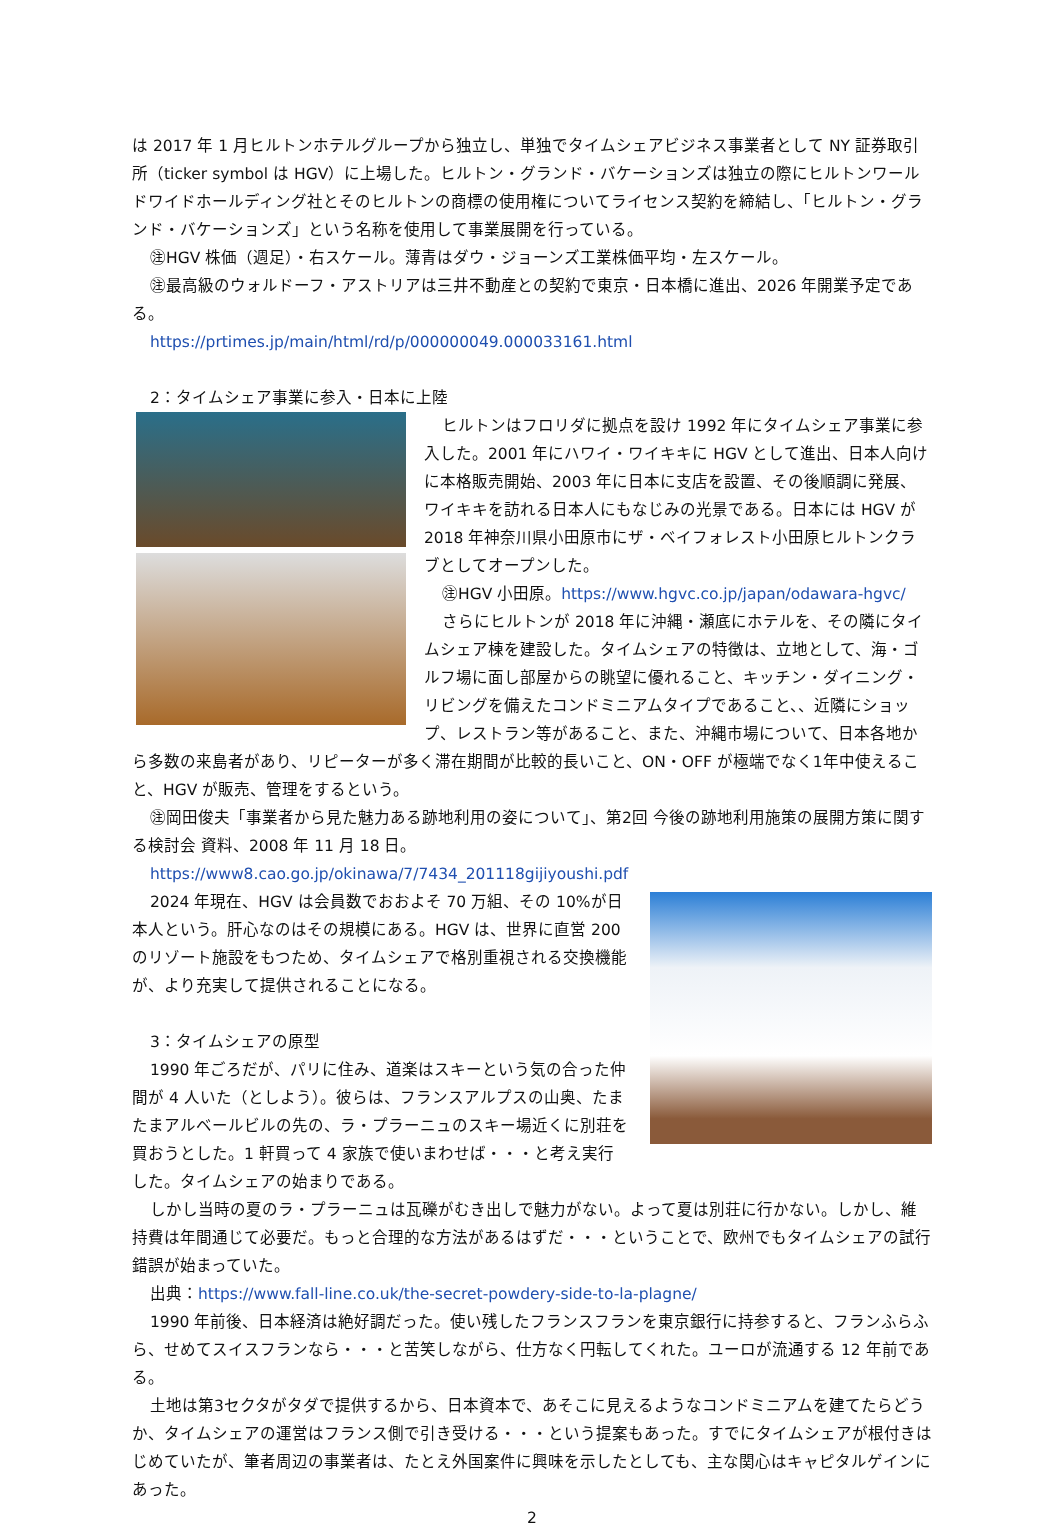は 2017 年 1 月ヒルトンホテルグループから独立し、単独でタイムシェアビジネス事業者として NY 証券取引所（ticker symbol は HGV）に上場した。ヒルトン・グランド・バケーションズは独立の際にヒルトンワールドワイドホールディング社とそのヒルトンの商標の使用権についてライセンス契約を締結し、「ヒルトン・グランド・バケーションズ」という名称を使用して事業展開を行っている。
㊟HGV 株価（週足）・右スケール。薄青はダウ・ジョーンズ工業株価平均・左スケール。
㊟最高級のウォルドーフ・アストリアは三井不動産との契約で東京・日本橋に進出、2026 年開業予定である。
https://prtimes.jp/main/html/rd/p/000000049.000033161.html
2：タイムシェア事業に参入・日本に上陸
ヒルトンはフロリダに拠点を設け 1992 年にタイムシェア事業に参入した。2001 年にハワイ・ワイキキに HGV として進出、日本人向けに本格販売開始、2003 年に日本に支店を設置、その後順調に発展、ワイキキを訪れる日本人にもなじみの光景である。日本には HGV が 2018 年神奈川県小田原市にザ・ベイフォレスト小田原ヒルトンクラブとしてオープンした。
㊟HGV 小田原。https://www.hgvc.co.jp/japan/odawara-hgvc/
さらにヒルトンが 2018 年に沖縄・瀬底にホテルを、その隣にタイムシェア棟を建設した。タイムシェアの特徴は、立地として、海・ゴルフ場に面し部屋からの眺望に優れること、キッチン・ダイニング・リビングを備えたコンドミニアムタイプであること、、近隣にショップ、レストラン等があること、また、沖縄市場について、日本各地から多数の来島者があり、リピーターが多く滞在期間が比較的長いこと、ON・OFF が極端でなく1年中使えること、HGV が販売、管理をするという。
㊟岡田俊夫「事業者から見た魅力ある跡地利用の姿について」、第2回 今後の跡地利用施策の展開方策に関する検討会 資料、2008 年 11 月 18 日。
https://www8.cao.go.jp/okinawa/7/7434_201118gijiyoushi.pdf
2024 年現在、HGV は会員数でおおよそ 70 万組、その 10%が日本人という。肝心なのはその規模にある。HGV は、世界に直営 200 のリゾート施設をもつため、タイムシェアで格別重視される交換機能が、より充実して提供されることになる。
3：タイムシェアの原型
1990 年ごろだが、パリに住み、道楽はスキーという気の合った仲間が 4 人いた（としよう）。彼らは、フランスアルプスの山奥、たまたまアルベールビルの先の、ラ・プラーニュのスキー場近くに別荘を買おうとした。1 軒買って 4 家族で使いまわせば・・・と考え実行した。タイムシェアの始まりである。
しかし当時の夏のラ・プラーニュは瓦礫がむき出しで魅力がない。よって夏は別荘に行かない。しかし、維持費は年間通じて必要だ。もっと合理的な方法があるはずだ・・・ということで、欧州でもタイムシェアの試行錯誤が始まっていた。
出典：https://www.fall-line.co.uk/the-secret-powdery-side-to-la-plagne/
1990 年前後、日本経済は絶好調だった。使い残したフランスフランを東京銀行に持参すると、フランふらふら、せめてスイスフランなら・・・と苦笑しながら、仕方なく円転してくれた。ユーロが流通する 12 年前である。
土地は第3セクタがタダで提供するから、日本資本で、あそこに見えるようなコンドミニアムを建てたらどうか、タイムシェアの運営はフランス側で引き受ける・・・という提案もあった。すでにタイムシェアが根付きはじめていたが、筆者周辺の事業者は、たとえ外国案件に興味を示したとしても、主な関心はキャピタルゲインにあった。
2